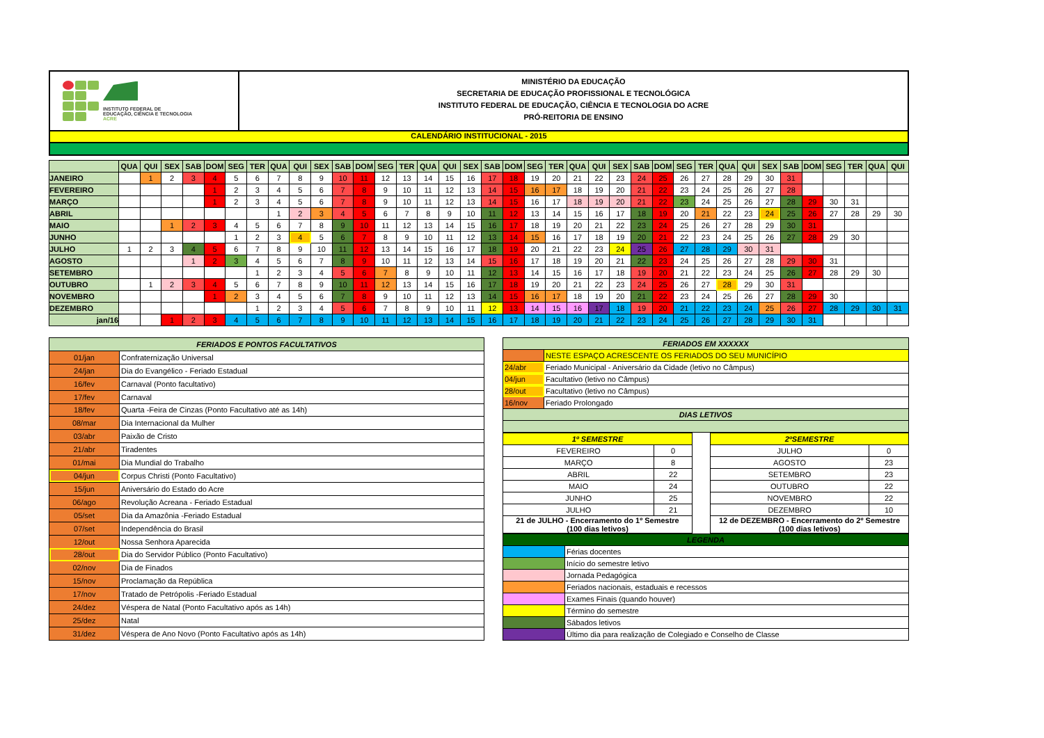INSTITUTO FEDERAL DE
EDUCAÇÃO, CIÊNCIA E TECNOLOGIA
ACRE
MINISTÉRIO DA EDUCAÇÃO
SECRETARIA DE EDUCAÇÃO PROFISSIONAL E TECNOLÓGICA
INSTITUTO FEDERAL DE EDUCAÇÃO, CIÊNCIA E TECNOLOGIA DO ACRE
PRÓ-REITORIA DE ENSINO
CALENDÁRIO INSTITUCIONAL - 2015
| | QUA | QUI | SEX | SAB | DOM | SEG | TER | QUA | QUI | SEX | SAB | DOM | SEG | TER | QUA | QUI | SEX | SAB | DOM | SEG | TER | QUA | QUI | SEX | SAB | DOM | SEG | TER | QUA | QUI | SEX | SAB | DOM | SEG | TER | QUA | QUI |
| --- | --- | --- | --- | --- | --- | --- | --- | --- | --- | --- | --- | --- | --- | --- | --- | --- | --- | --- | --- | --- | --- | --- | --- | --- | --- | --- | --- | --- | --- | --- | --- | --- | --- | --- | --- | --- | --- |
| JANEIRO | | 1 | 2 | 3 | 4 | 5 | 6 | 7 | 8 | 9 | 10 | 11 | 12 | 13 | 14 | 15 | 16 | 17 | 18 | 19 | 20 | 21 | 22 | 23 | 24 | 25 | 26 | 27 | 28 | 29 | 30 | 31 | | | | | |
| FEVEREIRO | | | | | 1 | 2 | 3 | 4 | 5 | 6 | 7 | 8 | 9 | 10 | 11 | 12 | 13 | 14 | 15 | 16 | 17 | 18 | 19 | 20 | 21 | 22 | 23 | 24 | 25 | 26 | 27 | 28 | | | | | |
| MARÇO | | | | | 1 | 2 | 3 | 4 | 5 | 6 | 7 | 8 | 9 | 10 | 11 | 12 | 13 | 14 | 15 | 16 | 17 | 18 | 19 | 20 | 21 | 22 | 23 | 24 | 25 | 26 | 27 | 28 | 29 | 30 | 31 | | |
| ABRIL | | | | | | | | 1 | 2 | 3 | 4 | 5 | 6 | 7 | 8 | 9 | 10 | 11 | 12 | 13 | 14 | 15 | 16 | 17 | 18 | 19 | 20 | 21 | 22 | 23 | 24 | 25 | 26 | 27 | 28 | 29 | 30 |
| MAIO | | | 1 | 2 | 3 | 4 | 5 | 6 | 7 | 8 | 9 | 10 | 11 | 12 | 13 | 14 | 15 | 16 | 17 | 18 | 19 | 20 | 21 | 22 | 23 | 24 | 25 | 26 | 27 | 28 | 29 | 30 | 31 | | | | |
| JUNHO | | | | | | 1 | 2 | 3 | 4 | 5 | 6 | 7 | 8 | 9 | 10 | 11 | 12 | 13 | 14 | 15 | 16 | 17 | 18 | 19 | 20 | 21 | 22 | 23 | 24 | 25 | 26 | 27 | 28 | 29 | 30 | | |
| JULHO | 1 | 2 | 3 | 4 | 5 | 6 | 7 | 8 | 9 | 10 | 11 | 12 | 13 | 14 | 15 | 16 | 17 | 18 | 19 | 20 | 21 | 22 | 23 | 24 | 25 | 26 | 27 | 28 | 29 | 30 | 31 | | | | | | |
| AGOSTO | | | | 1 | 2 | 3 | 4 | 5 | 6 | 7 | 8 | 9 | 10 | 11 | 12 | 13 | 14 | 15 | 16 | 17 | 18 | 19 | 20 | 21 | 22 | 23 | 24 | 25 | 26 | 27 | 28 | 29 | 30 | 31 | | | |
| SETEMBRO | | | | | | | 1 | 2 | 3 | 4 | 5 | 6 | 7 | 8 | 9 | 10 | 11 | 12 | 13 | 14 | 15 | 16 | 17 | 18 | 19 | 20 | 21 | 22 | 23 | 24 | 25 | 26 | 27 | 28 | 29 | 30 | |
| OUTUBRO | | 1 | 2 | 3 | 4 | 5 | 6 | 7 | 8 | 9 | 10 | 11 | 12 | 13 | 14 | 15 | 16 | 17 | 18 | 19 | 20 | 21 | 22 | 23 | 24 | 25 | 26 | 27 | 28 | 29 | 30 | 31 | | | | | |
| NOVEMBRO | | | | | 1 | 2 | 3 | 4 | 5 | 6 | 7 | 8 | 9 | 10 | 11 | 12 | 13 | 14 | 15 | 16 | 17 | 18 | 19 | 20 | 21 | 22 | 23 | 24 | 25 | 26 | 27 | 28 | 29 | 30 | | | |
| DEZEMBRO | | | | | | | 1 | 2 | 3 | 4 | 5 | 6 | 7 | 8 | 9 | 10 | 11 | 12 | 13 | 14 | 15 | 16 | 17 | 18 | 19 | 20 | 21 | 22 | 23 | 24 | 25 | 26 | 27 | 28 | 29 | 30 | 31 |
| jan/16 | | | 1 | 2 | 3 | 4 | 5 | 6 | 7 | 8 | 9 | 10 | 11 | 12 | 13 | 14 | 15 | 16 | 17 | 18 | 19 | 20 | 21 | 22 | 23 | 24 | 25 | 26 | 27 | 28 | 29 | 30 | 31 | | | | |
| FERIADOS E PONTOS FACULTATIVOS | |
| --- | --- |
| 01/jan | Confraternização Universal |
| 24/jan | Dia do Evangélico - Feriado Estadual |
| 16/fev | Carnaval (Ponto facultativo) |
| 17/fev | Carnaval |
| 18/fev | Quarta -Feira de Cinzas (Ponto Facultativo até as 14h) |
| 08/mar | Dia Internacional da Mulher |
| 03/abr | Paixão de Cristo |
| 21/abr | Tiradentes |
| 01/mai | Dia Mundial do Trabalho |
| 04/jun | Corpus Christi (Ponto Facultativo) |
| 15/jun | Aniversário do Estado do Acre |
| 06/ago | Revolução Acreana - Feriado Estadual |
| 05/set | Dia da Amazônia -Feriado Estadual |
| 07/set | Independência do Brasil |
| 12/out | Nossa Senhora Aparecida |
| 28/out | Dia do Servidor Público (Ponto Facultativo) |
| 02/nov | Dia de Finados |
| 15/nov | Proclamação da República |
| 17/nov | Tratado de Petrópolis -Feriado Estadual |
| 24/dez | Véspera de Natal (Ponto Facultativo após as 14h) |
| 25/dez | Natal |
| 31/dez | Véspera de Ano Novo (Ponto Facultativo após as 14h) |
| FERIADOS EM XXXXXX | |
| --- | --- |
| | NESTE ESPAÇO ACRESCENTE OS FERIADOS DO SEU MUNICÍPIO |
| 24/abr | Feriado Municipal - Aniversário da Cidade (letivo no Câmpus) |
| 04/jun | Facultativo (letivo no Câmpus) |
| 28/out | Facultativo (letivo no Câmpus) |
| 16/nov | Feriado Prolongado |
| DIAS LETIVOS | |
| 1º SEMESTRE | |
| FEVEREIRO | 0 |
| MARÇO | 8 |
| ABRIL | 22 |
| MAIO | 24 |
| JUNHO | 25 |
| JULHO | 21 |
| 21 de JULHO - Encerramento do 1º Semestre (100 dias letivos) | |
| 2ºSEMESTRE | |
| JULHO | 0 |
| AGOSTO | 23 |
| SETEMBRO | 23 |
| OUTUBRO | 22 |
| NOVEMBRO | 22 |
| DEZEMBRO | 10 |
| 12 de DEZEMBRO - Encerramento do 2º Semestre (100 dias letivos) | |
| LEGENDA | |
| --- | --- |
| | Férias docentes |
| | Início do semestre letivo |
| | Jornada Pedagógica |
| | Feriados nacionais, estaduais e recessos |
| | Exames Finais (quando houver) |
| | Término do semestre |
| | Sábados letivos |
| | Último dia para realização de Colegiado e Conselho de Classe |